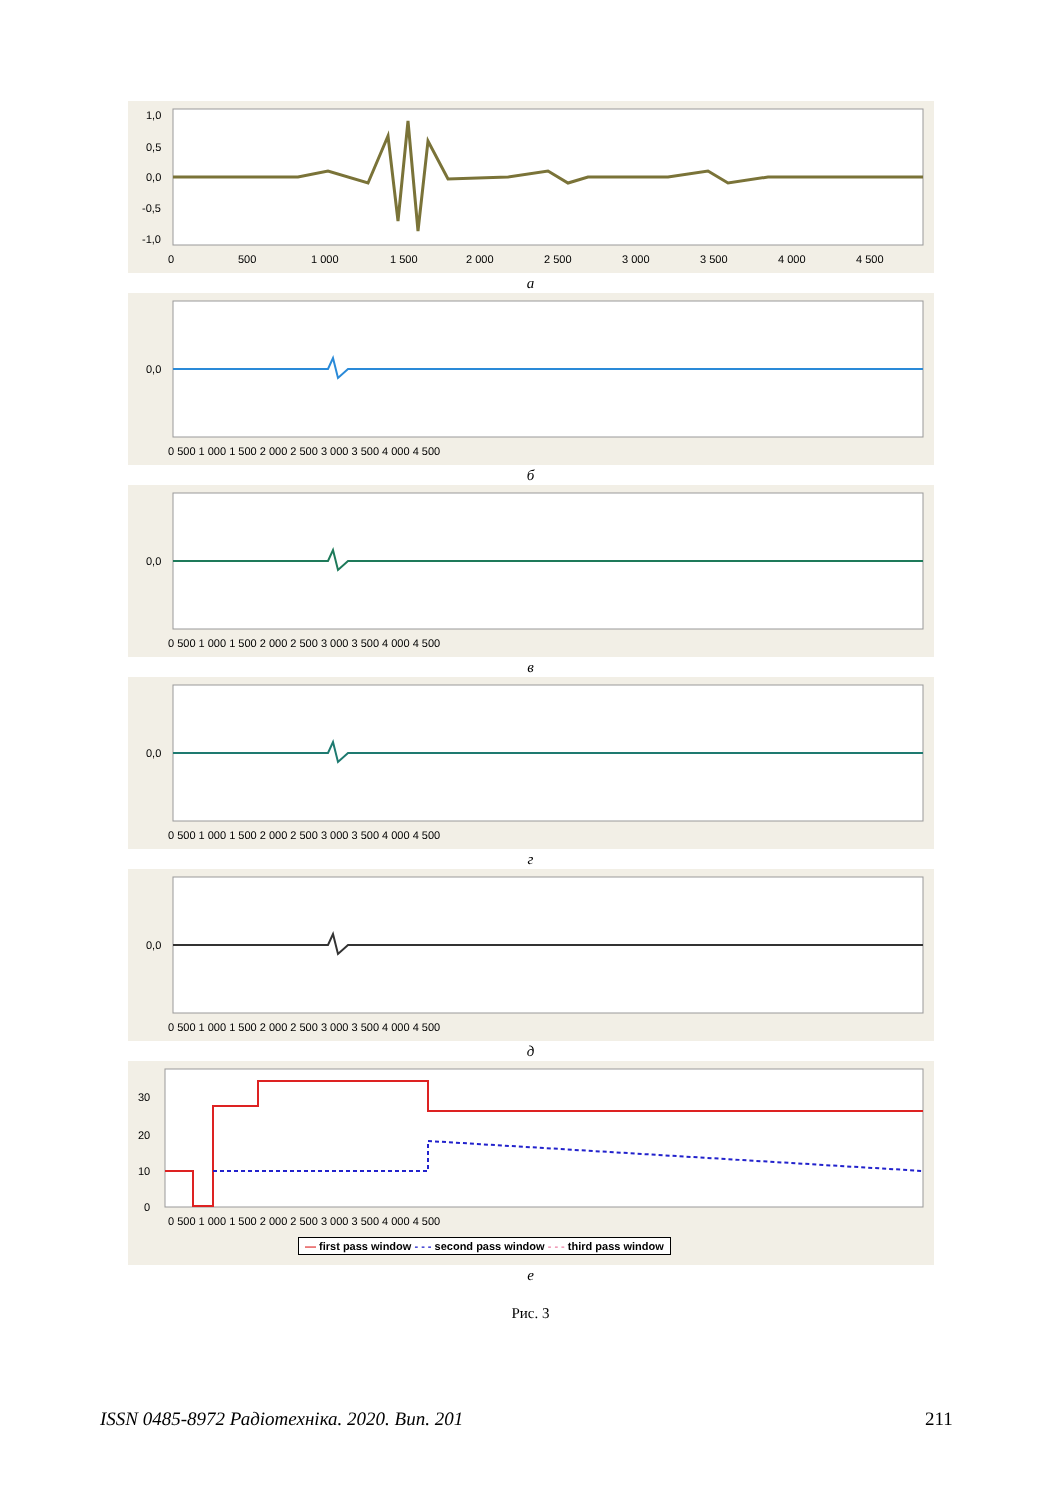1,0
0,5
0,0
-0,5
-1,0
0
500
1 000
1 500
2 000
2 500
3 000
3 500
4 000
4 500
а
0,0
0 500 1 000 1 500 2 000 2 500 3 000 3 500 4 000 4 500
б
0,0
0 500 1 000 1 500 2 000 2 500 3 000 3 500 4 000 4 500
в
0,0
0 500 1 000 1 500 2 000 2 500 3 000 3 500 4 000 4 500
г
0,0
0 500 1 000 1 500 2 000 2 500 3 000 3 500 4 000 4 500
д
30
20
10
0
0 500 1 000 1 500 2 000 2 500 3 000 3 500 4 000 4 500
— first pass window - - - second pass window - - - third pass window
е
Рис. 3
ISSN 0485-8972 Радіотехніка. 2020. Вип. 201
211